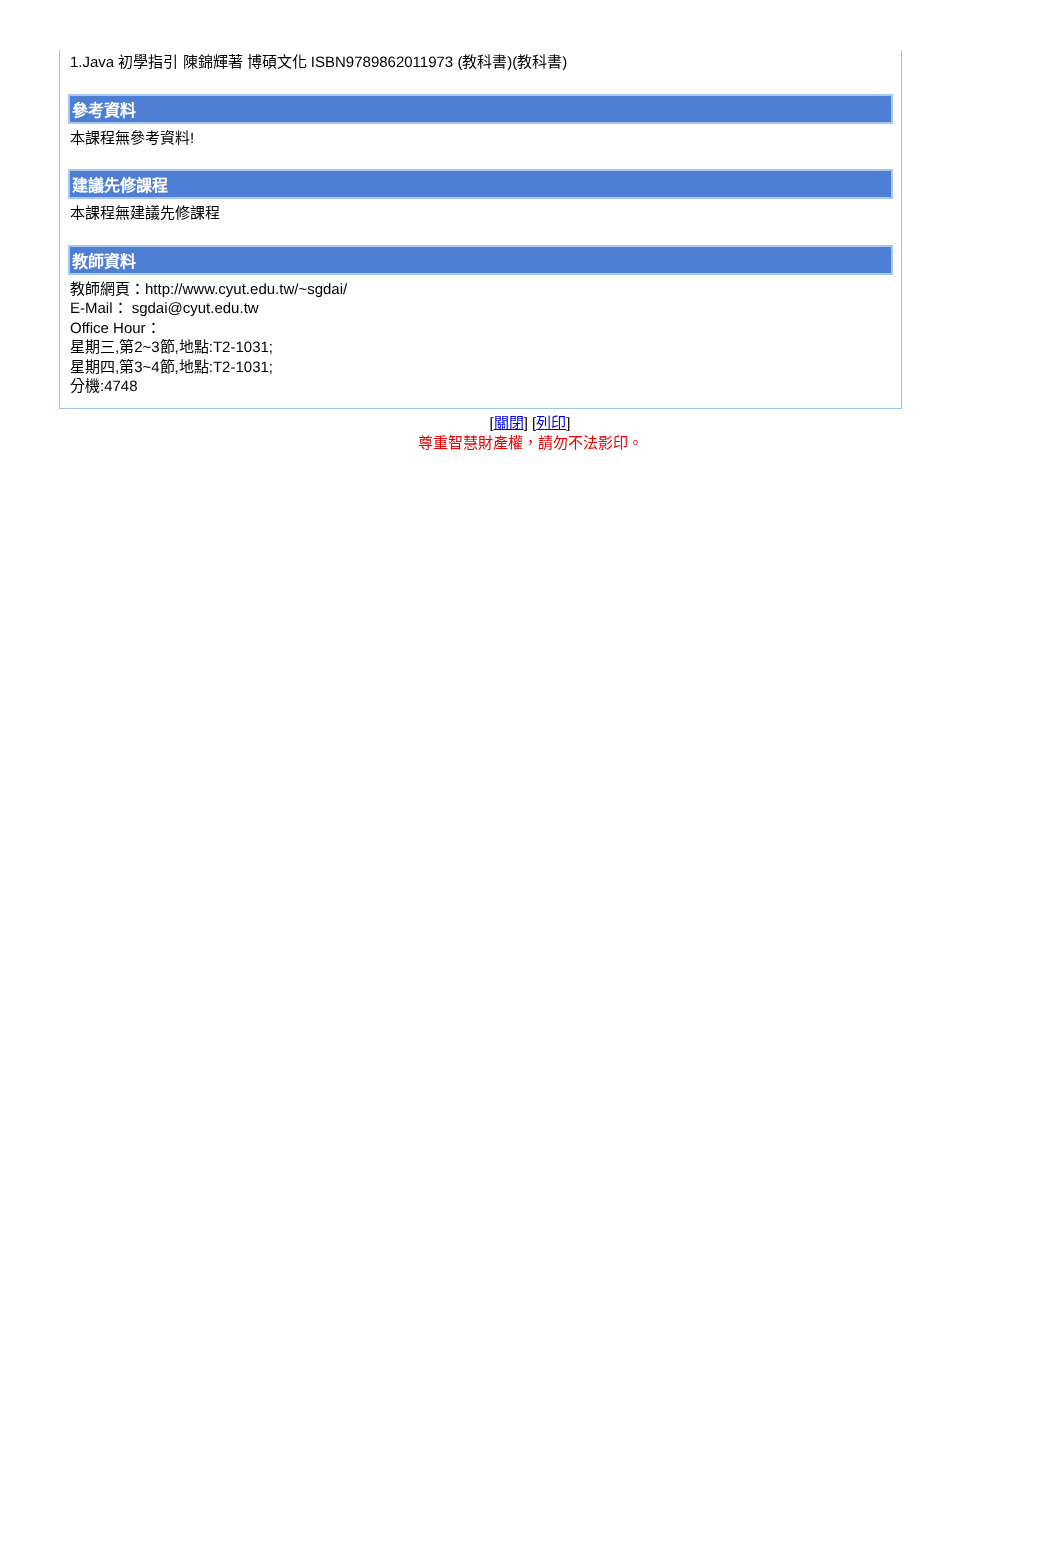1.Java 初學指引 陳錦輝著 博碩文化 ISBN9789862011973 (教科書)(教科書)
參考資料
本課程無參考資料!
建議先修課程
本課程無建議先修課程
教師資料
教師網頁：http://www.cyut.edu.tw/~sgdai/
E-Mail： sgdai@cyut.edu.tw
Office Hour：
星期三,第2~3節,地點:T2-1031;
星期四,第3~4節,地點:T2-1031;
分機:4748
[關閉] [列印]
尊重智慧財產權，請勿不法影印。